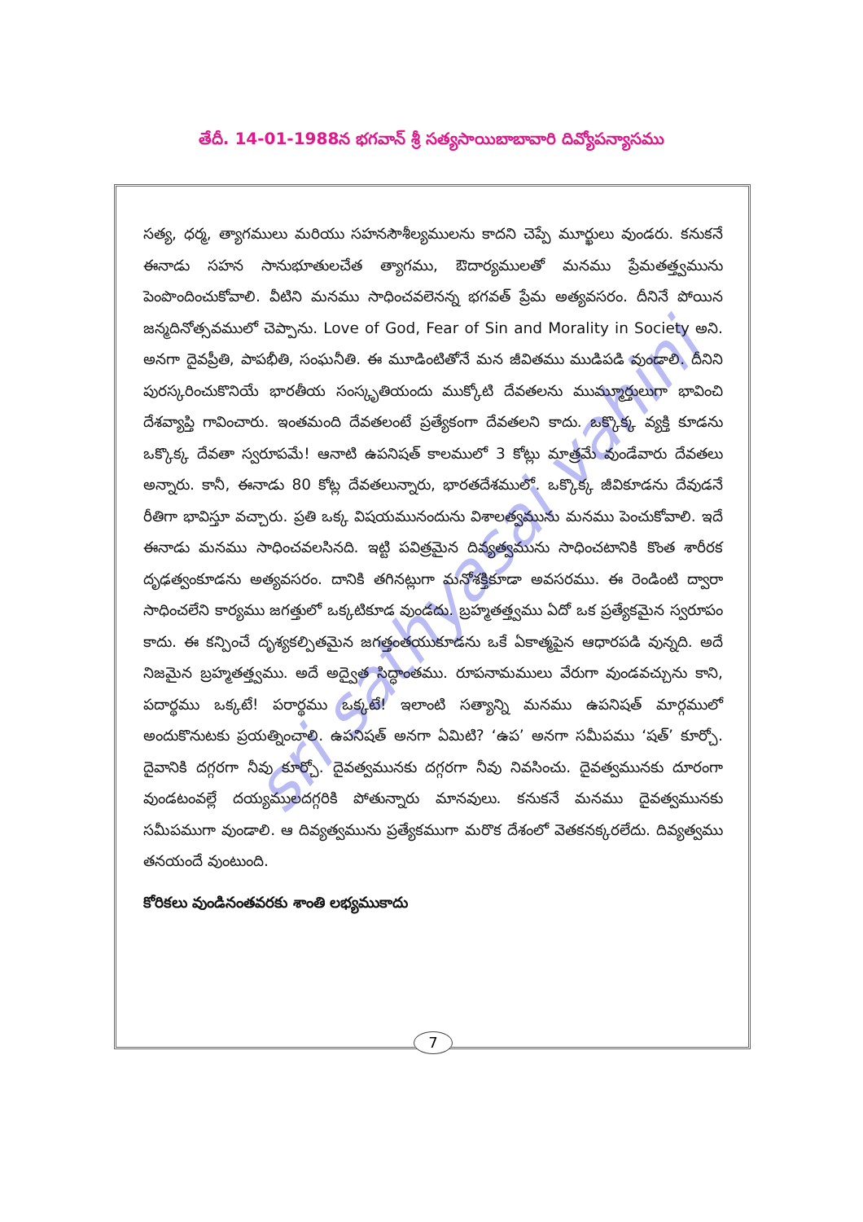తేదీ. 14-01-1988న భగవాన్ శ్రీ సత్యసాయిబాబావారి దివ్యోపన్యాసము
sri sathyasai vahini
సత్య, ధర్మ, త్యాగములు మరియు సహనసౌశీల్యములను కాదని చెప్పే మూర్ఖులు వుండరు. కనుకనే ఈనాడు సహన సానుభూతులచేత త్యాగము, ఔదార్యములతో మనము ప్రేమతత్త్వమును పెంపొందించుకోవాలి. వీటిని మనము సాధించవలెనన్న భగవత్ ప్రేమ అత్యవసరం. దీనినే పోయిన జన్మదినోత్సవములో చెప్పాను. Love of God, Fear of Sin and Morality in Society అని. అనగా దైవప్రీతి, పాపభీతి, సంఘనీతి. ఈ మూడింటితోనే మన జీవితము ముడిపడి వుండాలి. దీనిని పురస్కరించుకొనియే భారతీయ సంస్కృతియందు ముక్కోటి దేవతలను ముమ్మూర్తులుగా భావించి దేశవ్యాప్తి గావించారు. ఇంతమంది దేవతలంటే ప్రత్యేకంగా దేవతలని కాదు. ఒక్కొక్క వ్యక్తి కూడను ఒక్కొక్క దేవతా స్వరూపమే! ఆనాటి ఉపనిషత్ కాలములో 3 కోట్లు మాత్రమే వుండేవారు దేవతలు అన్నారు. కానీ, ఈనాడు 80 కోట్ల దేవతలున్నారు, భారతదేశములో. ఒక్కొక్క జీవికూడను దేవుడనే రీతిగా భావిస్తూ వచ్చారు. ప్రతి ఒక్క విషయమునందును విశాలత్వమును మనము పెంచుకోవాలి. ఇదే ఈనాడు మనము సాధించవలసినది. ఇట్టి పవిత్రమైన దివ్యత్వమును సాధించటానికి కొంత శారీరక దృఢత్వంకూడను అత్యవసరం. దానికి తగినట్లుగా మనోశక్తికూడా అవసరము. ఈ రెండింటి ద్వారా సాధించలేని కార్యము జగత్తులో ఒక్కటికూడ వుండదు. బ్రహ్మతత్త్వము ఏదో ఒక ప్రత్యేకమైన స్వరూపం కాదు. ఈ కన్పించే దృశ్యకల్పితమైన జగత్తంతయుకూడను ఒకే ఏకాత్మపైన ఆధారపడి వున్నది. అదే నిజమైన బ్రహ్మతత్త్వము. అదే అద్వైత సిద్ధాంతము. రూపనామములు వేరుగా వుండవచ్చును కాని, పదార్థము ఒక్కటే! పరార్థము ఒక్కటే! ఇలాంటి సత్యాన్ని మనము ఉపనిషత్ మార్గములో అందుకొనుటకు ప్రయత్నించాలి. ఉపనిషత్ అనగా ఏమిటి? ‘ఉప’ అనగా సమీపము ‘షత్’ కూర్చో. దైవానికి దగ్గరగా నీవు కూర్చో. దైవత్వమునకు దగ్గరగా నీవు నివసించు. దైవత్వమునకు దూరంగా వుండటంవల్లే దయ్యములదగ్గరికి పోతున్నారు మానవులు. కనుకనే మనము దైవత్వమునకు సమీపముగా వుండాలి. ఆ దివ్యత్వమును ప్రత్యేకముగా మరొక దేశంలో వెతకనక్కరలేదు. దివ్యత్వము తనయందే వుంటుంది.
కోరికలు వుండినంతవరకు శాంతి లభ్యముకాదు
7